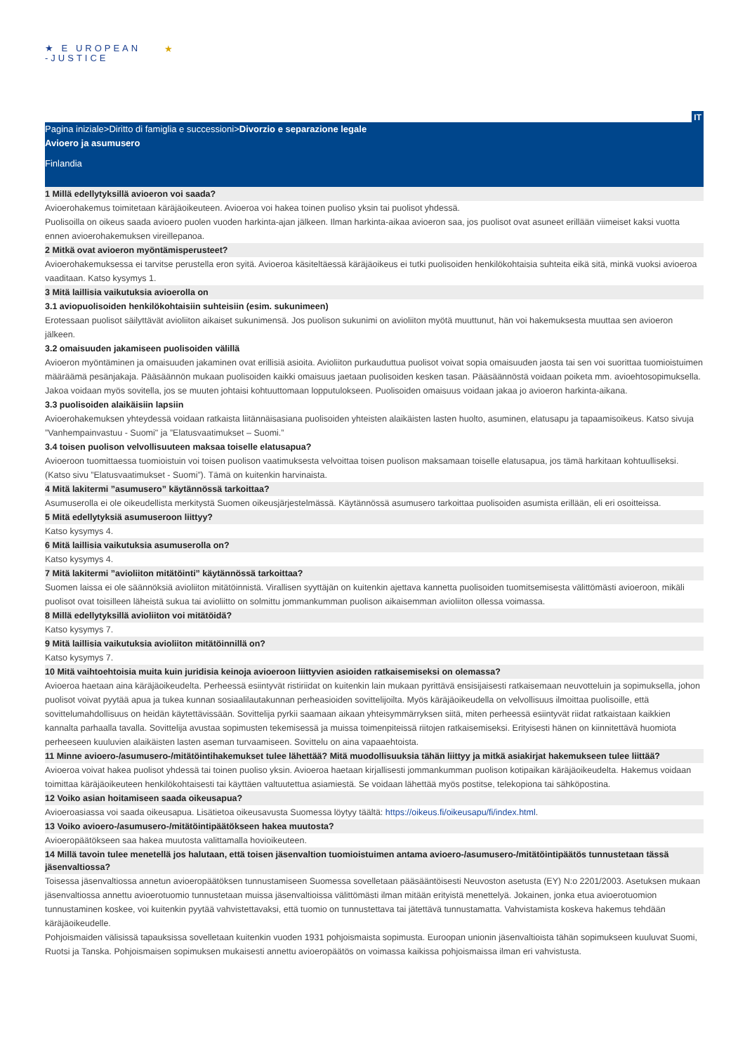★ E UROPEAN
-JUSTICE
★
IT
Pagina iniziale>Diritto di famiglia e successioni>Divorzio e separazione legale
Avioero ja asumusero
Finlandia
1 Millä edellytyksillä avioeron voi saada?
Avioerohakemus toimitetaan käräjäoikeuteen. Avioeroa voi hakea toinen puoliso yksin tai puolisot yhdessä.
Puolisoilla on oikeus saada avioero puolen vuoden harkinta-ajan jälkeen. Ilman harkinta-aikaa avioeron saa, jos puolisot ovat asuneet erillään viimeiset kaksi vuotta ennen avioerohakemuksen vireillepanoa.
2 Mitkä ovat avioeron myöntämisperusteet?
Avioerohakemuksessa ei tarvitse perustella eron syitä. Avioeroa käsiteltäessä käräjäoikeus ei tutki puolisoiden henkilökohtaisia suhteita eikä sitä, minkä vuoksi avioeroa vaaditaan. Katso kysymys 1.
3 Mitä laillisia vaikutuksia avioerolla on
3.1 aviopuolisoiden henkilökohtaisiin suhteisiin (esim. sukunimeen)
Erotessaan puolisot säilyttävät avioliiton aikaiset sukunimensä. Jos puolison sukunimi on avioliiton myötä muuttunut, hän voi hakemuksesta muuttaa sen avioeron jälkeen.
3.2 omaisuuden jakamiseen puolisoiden välillä
Avioeron myöntäminen ja omaisuuden jakaminen ovat erillisiä asioita. Avioliiton purkauduttua puolisot voivat sopia omaisuuden jaosta tai sen voi suorittaa tuomioistuimen määräämä pesänjakaja. Pääsäännön mukaan puolisoiden kaikki omaisuus jaetaan puolisoiden kesken tasan. Pääsäännöstä voidaan poiketa mm. avioehtosopimuksella. Jakoa voidaan myös sovitella, jos se muuten johtaisi kohtuuttomaan lopputulokseen. Puolisoiden omaisuus voidaan jakaa jo avioeron harkinta-aikana.
3.3 puolisoiden alaikäisiin lapsiin
Avioerohakemuksen yhteydessä voidaan ratkaista liitännäisasiana puolisoiden yhteisten alaikäisten lasten huolto, asuminen, elatusapu ja tapaamisoikeus. Katso sivuja ”Vanhempainvastuu - Suomi" ja ”Elatusvaatimukset – Suomi.”
3.4 toisen puolison velvollisuuteen maksaa toiselle elatusapua?
Avioeroon tuomittaessa tuomioistuin voi toisen puolison vaatimuksesta velvoittaa toisen puolison maksamaan toiselle elatusapua, jos tämä harkitaan kohtuulliseksi. (Katso sivu ”Elatusvaatimukset - Suomi”). Tämä on kuitenkin harvinaista.
4 Mitä lakitermi ”asumusero” käytännössä tarkoittaa?
Asumuserolla ei ole oikeudellista merkitystä Suomen oikeusjärjestelmässä. Käytännössä asumusero tarkoittaa puolisoiden asumista erillään, eli eri osoitteissa.
5 Mitä edellytyksiä asumuseroon liittyy?
Katso kysymys 4.
6 Mitä laillisia vaikutuksia asumuserolla on?
Katso kysymys 4.
7 Mitä lakitermi ”avioliiton mitätöinti” käytännössä tarkoittaa?
Suomen laissa ei ole säännöksiä avioliiton mitätöinnistä. Virallisen syyttäjän on kuitenkin ajettava kannetta puolisoiden tuomitsemisesta välittömästi avioeroon, mikäli puolisot ovat toisilleen läheistä sukua tai avioliitto on solmittu jommankumman puolison aikaisemman avioliiton ollessa voimassa.
8 Millä edellytyksillä avioliiton voi mitätöidä?
Katso kysymys 7.
9 Mitä laillisia vaikutuksia avioliiton mitätöinnillä on?
Katso kysymys 7.
10 Mitä vaihtoehtoisia muita kuin juridisia keinoja avioeroon liittyvien asioiden ratkaisemiseksi on olemassa?
Avioeroa haetaan aina käräjäoikeudelta. Perheessä esiintyvät ristiriidat on kuitenkin lain mukaan pyrittävä ensisijaisesti ratkaisemaan neuvotteluin ja sopimuksella, johon puolisot voivat pyytää apua ja tukea kunnan sosiaalilautakunnan perheasioiden sovittelijoilta. Myös käräjäoikeudella on velvollisuus ilmoittaa puolisoille, että sovittelumahdollisuus on heidän käytettävissään. Sovittelija pyrkii saamaan aikaan yhteisymmärryksen siitä, miten perheessä esiintyvät riidat ratkaistaan kaikkien kannalta parhaalla tavalla. Sovittelija avustaa sopimusten tekemisessä ja muissa toimenpiteissä riitojen ratkaisemiseksi. Erityisesti hänen on kiinnitettävä huomiota perheeseen kuuluvien alaikäisten lasten aseman turvaamiseen. Sovittelu on aina vapaaehtoista.
11 Minne avioero-/asumusero-/mitätöintihakemukset tulee lähettää? Mitä muodollisuuksia tähän liittyy ja mitkä asiakirjat hakemukseen tulee liittää?
Avioeroa voivat hakea puolisot yhdessä tai toinen puoliso yksin. Avioeroa haetaan kirjallisesti jommankumman puolison kotipaikan käräjäoikeudelta. Hakemus voidaan toimittaa käräjäoikeuteen henkilökohtaisesti tai käyttäen valtuutettua asiamiestä. Se voidaan lähettää myös postitse, telekopiona tai sähköpostina.
12 Voiko asian hoitamiseen saada oikeusapua?
Avioeroasiassa voi saada oikeusapua. Lisätietoa oikeusavusta Suomessa löytyy täältä: https://oikeus.fi/oikeusapu/fi/index.html.
13 Voiko avioero-/asumusero-/mitätöintipäätökseen hakea muutosta?
Avioeropäätökseen saa hakea muutosta valittamalla hovioikeuteen.
14 Millä tavoin tulee menetellä jos halutaan, että toisen jäsenvaltion tuomioistuimen antama avioero-/asumusero-/mitätöintipäätös tunnustetaan tässä jäsenvaltiossa?
Toisessa jäsenvaltiossa annetun avioeropäätöksen tunnustamiseen Suomessa sovelletaan pääsääntöisesti Neuvoston asetusta (EY) N:o 2201/2003. Asetuksen mukaan jäsenvaltiossa annettu avioerotuomio tunnustetaan muissa jäsenvaltioissa välittömästi ilman mitään erityistä menettelyä. Jokainen, jonka etua avioerotuomion tunnustaminen koskee, voi kuitenkin pyytää vahvistettavaksi, että tuomio on tunnustettava tai jätettävä tunnustamatta. Vahvistamista koskeva hakemus tehdään käräjäoikeudelle.
Pohjoismaiden välisissä tapauksissa sovelletaan kuitenkin vuoden 1931 pohjoismaista sopimusta. Euroopan unionin jäsenvaltioista tähän sopimukseen kuuluvat Suomi, Ruotsi ja Tanska. Pohjoismaisen sopimuksen mukaisesti annettu avioeropäätös on voimassa kaikissa pohjoismaissa ilman eri vahvistusta.